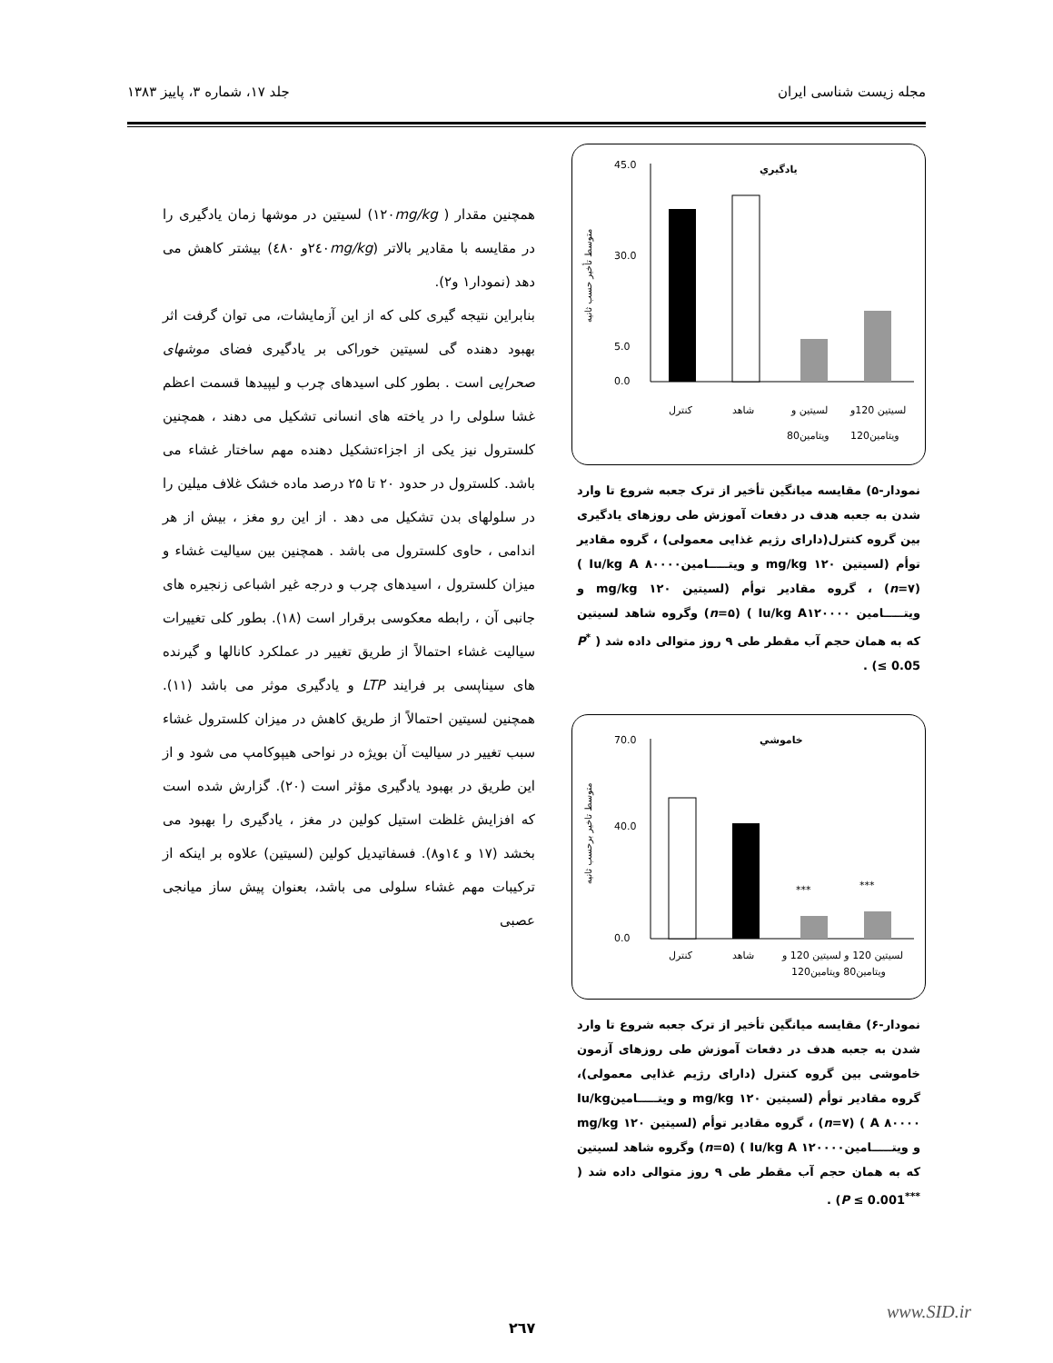مجله زیست شناسی ایران جلد ۱۷، شماره ۳، پاییز ۱۳۸۳
يادگيري
متوسط تأخير حسب ثانيه
45.0
30.0
5.0
0.0
کنترل
شاهد
لسیتین و
لسیتین 120و
ویتامین80
ویتامین120
نمودار-۵) مقایسه میانگین تأخیر از ترک جعبه شروع تا وارد شدن به جعبه هدف در دفعات آموزش طی روزهای یادگیری بین گروه کنترل(دارای رژیم غذایی معمولی) ، گروه مقادیر توأم (لسیتین mg/kg ۱۲۰ و ویتـــــامینIu/kg A ۸۰۰۰۰ ) (n=۷) ، گروه مقادیر توأم (لسیتین mg/kg ۱۲۰ و ویتـــــامین Iu/kg A۱۲۰۰۰۰ ) (n=۵) وگروه شاهد لسیتین که به همان حجم آب مقطر طی ۹ روز متوالی داده شد ( <sup>*</sup>P ≤ 0.05) .
خاموشي
متوسط تاخير برحسب ثانيه
70.0
40.0
0.0
***
***
کنترل
شاهد
لسیتین 120 و لسیتین 120 و
ویتامین80 ویتامین120
نمودار-۶) مقایسه میانگین تأخیر از ترک جعبه شروع تا وارد شدن به جعبه هدف در دفعات آموزش طی روزهای آزمون خاموشی بین گروه کنترل (دارای رژیم غذایی معمولی)، گروه مقادیر توأم (لسیتین mg/kg ۱۲۰ و ویتـــــامینIu/kg A ۸۰۰۰۰ ) (n=۷) ، گروه مقادیر توأم (لسیتین mg/kg ۱۲۰ و ویتـــــامینIu/kg A ۱۲۰۰۰۰ ) (n=۵) وگروه شاهد لسیتین که به همان حجم آب مقطر طی ۹ روز متوالی داده شد ( <sup>***</sup>P ≤ 0.001) .
همچنین مقدار ( ۱۲۰mg/kg) لسیتین در موشها زمان یادگیری را در مقایسه با مقادیر بالاتر (۲٤۰mg/kgو ٤۸۰) بیشتر کاهش می دهد (نمودار۱ و۲).
بنابراین نتیجه گیری کلی که از این آزمایشات، می توان گرفت اثر بهبود دهنده گی لسیتین خوراکی بر یادگیری فضای موشهای صحرایی است . بطور کلی اسیدهای چرب و لیپیدها قسمت اعظم غشا سلولی را در یاخته های انسانی تشکیل می دهند ، همچنین کلسترول نیز یکی از اجزاءتشکیل دهنده مهم ساختار غشاء می باشد. کلسترول در حدود ۲۰ تا ۲۵ درصد ماده خشک غلاف میلین را در سلولهای بدن تشکیل می دهد . از این رو مغز ، بیش از هر اندامی ، حاوی کلسترول می باشد . همچنین بین سیالیت غشاء و میزان کلسترول ، اسیدهای چرب و درجه غیر اشباعی زنجیره های جانبی آن ، رابطه معکوسی برقرار است (۱۸). بطور کلی تغییرات سیالیت غشاء احتمالاً از طریق تغییر در عملکرد کانالها و گیرنده های سیناپسی بر فرایند LTP و یادگیری موثر می باشد (۱۱). همچنین لسیتین احتمالاً از طریق کاهش در میزان کلسترول غشاء سبب تغییر در سیالیت آن بویژه در نواحی هیپوکامپ می شود و از این طریق در بهبود یادگیری مؤثر است (۲۰). گزارش شده است که افزایش غلظت استیل کولین در مغز ، یادگیری را بهبود می بخشد (۱۷ و ۱٤و۸). فسفاتیدیل کولین (لسیتین) علاوه بر اینکه از ترکیبات مهم غشاء سلولی می باشد، بعنوان پیش ساز میانجی عصبی
۲٦۷
www.SID.ir